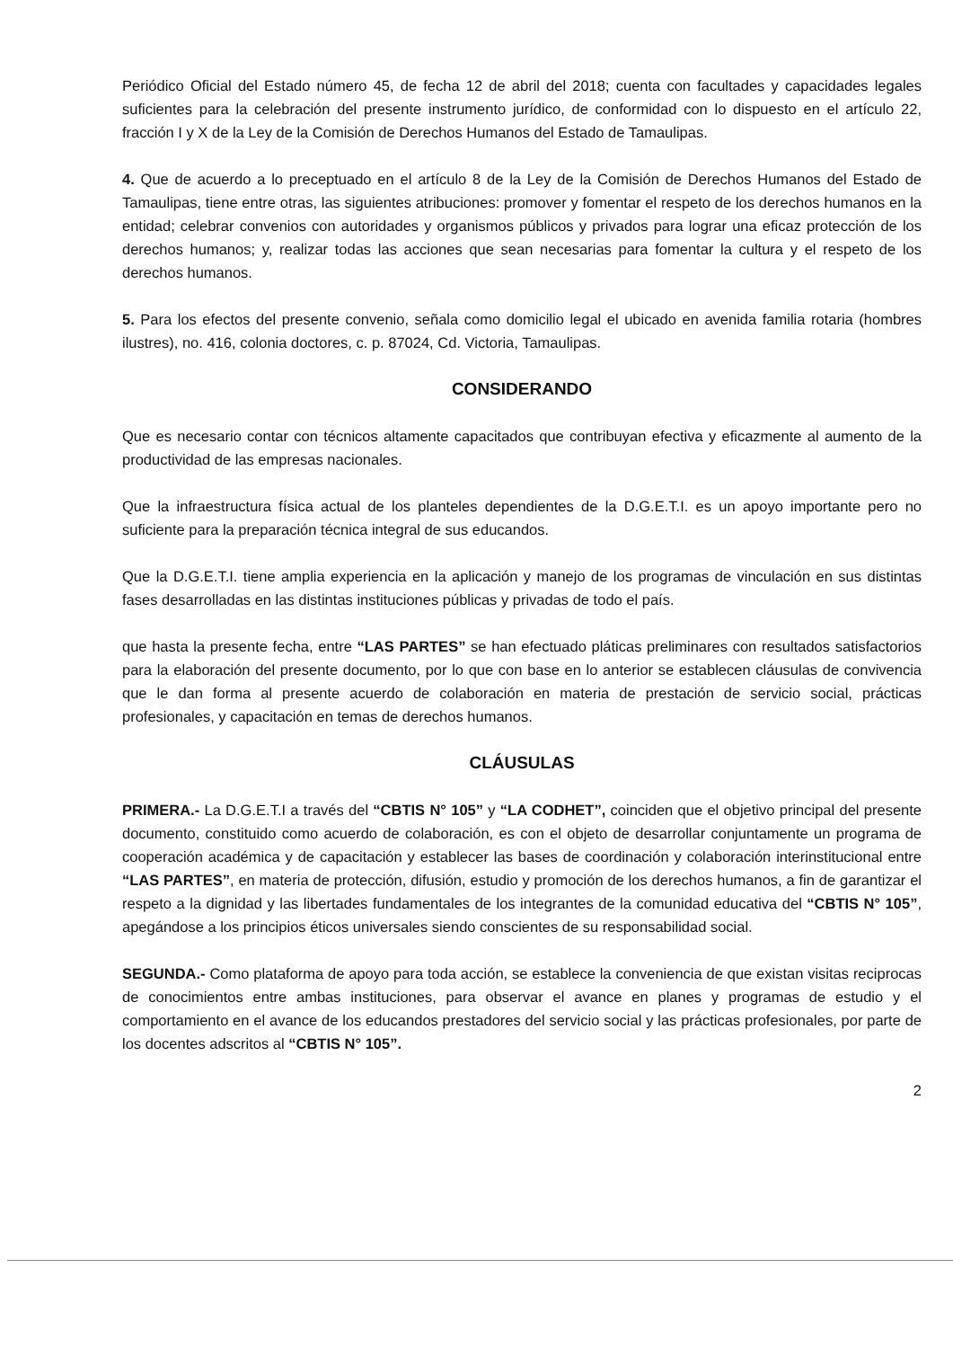Periódico Oficial del Estado número 45, de fecha 12 de abril del 2018; cuenta con facultades y capacidades legales suficientes para la celebración del presente instrumento jurídico, de conformidad con lo dispuesto en el artículo 22, fracción I y X de la Ley de la Comisión de Derechos Humanos del Estado de Tamaulipas.
4. Que de acuerdo a lo preceptuado en el artículo 8 de la Ley de la Comisión de Derechos Humanos del Estado de Tamaulipas, tiene entre otras, las siguientes atribuciones: promover y fomentar el respeto de los derechos humanos en la entidad; celebrar convenios con autoridades y organismos públicos y privados para lograr una eficaz protección de los derechos humanos; y, realizar todas las acciones que sean necesarias para fomentar la cultura y el respeto de los derechos humanos.
5. Para los efectos del presente convenio, señala como domicilio legal el ubicado en avenida familia rotaria (hombres ilustres), no. 416, colonia doctores, c. p. 87024, Cd. Victoria, Tamaulipas.
CONSIDERANDO
Que es necesario contar con técnicos altamente capacitados que contribuyan efectiva y eficazmente al aumento de la productividad de las empresas nacionales.
Que la infraestructura física actual de los planteles dependientes de la D.G.E.T.I. es un apoyo importante pero no suficiente para la preparación técnica integral de sus educandos.
Que la D.G.E.T.I. tiene amplia experiencia en la aplicación y manejo de los programas de vinculación en sus distintas fases desarrolladas en las distintas instituciones públicas y privadas de todo el país.
que hasta la presente fecha, entre “LAS PARTES” se han efectuado pláticas preliminares con resultados satisfactorios para la elaboración del presente documento, por lo que con base en lo anterior se establecen cláusulas de convivencia que le dan forma al presente acuerdo de colaboración en materia de prestación de servicio social, prácticas profesionales, y capacitación en temas de derechos humanos.
CLÁUSULAS
PRIMERA.- La D.G.E.T.I a través del “CBTIS N° 105” y “LA CODHET”, coinciden que el objetivo principal del presente documento, constituido como acuerdo de colaboración, es con el objeto de desarrollar conjuntamente un programa de cooperación académica y de capacitación y establecer las bases de coordinación y colaboración interinstitucional entre “LAS PARTES”, en materia de protección, difusión, estudio y promoción de los derechos humanos, a fin de garantizar el respeto a la dignidad y las libertades fundamentales de los integrantes de la comunidad educativa del “CBTIS N° 105”, apegándose a los principios éticos universales siendo conscientes de su responsabilidad social.
SEGUNDA.- Como plataforma de apoyo para toda acción, se establece la conveniencia de que existan visitas reciprocas de conocimientos entre ambas instituciones, para observar el avance en planes y programas de estudio y el comportamiento en el avance de los educandos prestadores del servicio social y las prácticas profesionales, por parte de los docentes adscritos al “CBTIS N° 105”.
2